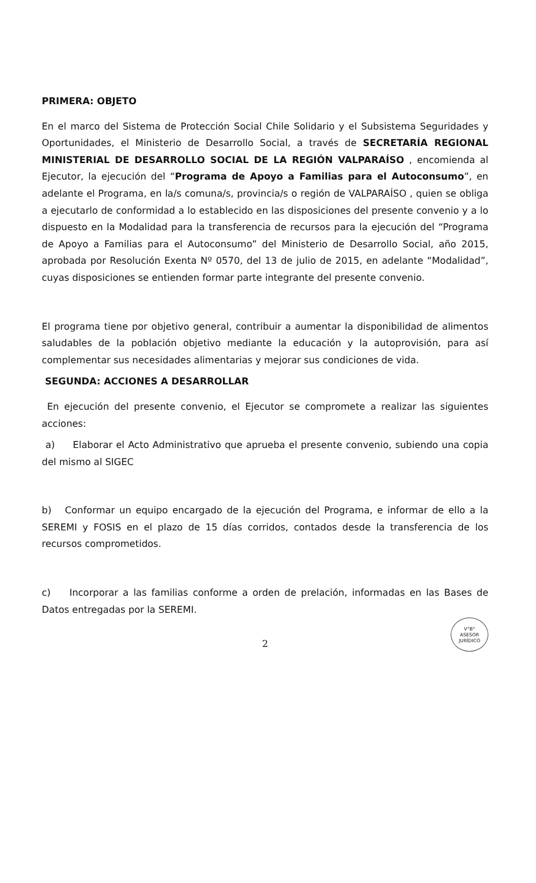PRIMERA: OBJETO
En el marco del Sistema de Protección Social Chile Solidario y el Subsistema Seguridades y Oportunidades, el Ministerio de Desarrollo Social, a través de SECRETARÍA REGIONAL MINISTERIAL DE DESARROLLO SOCIAL DE LA REGIÓN VALPARAÍSO , encomienda al Ejecutor, la ejecución del “Programa de Apoyo a Familias para el Autoconsumo”, en adelante el Programa, en la/s comuna/s, provincia/s o región de VALPARAÍSO , quien se obliga a ejecutarlo de conformidad a lo establecido en las disposiciones del presente convenio y a lo dispuesto en la Modalidad para la transferencia de recursos para la ejecución del “Programa de Apoyo a Familias para el Autoconsumo” del Ministerio de Desarrollo Social, año 2015, aprobada por Resolución Exenta Nº 0570, del 13 de julio de 2015, en adelante “Modalidad”, cuyas disposiciones se entienden formar parte integrante del presente convenio.
El programa tiene por objetivo general, contribuir a aumentar la disponibilidad de alimentos saludables de la población objetivo mediante la educación y la autoprovisión, para así complementar sus necesidades alimentarias y mejorar sus condiciones de vida.
SEGUNDA: ACCIONES A DESARROLLAR
En ejecución del presente convenio, el Ejecutor se compromete a realizar las siguientes acciones:
a) Elaborar el Acto Administrativo que aprueba el presente convenio, subiendo una copia del mismo al SIGEC
b) Conformar un equipo encargado de la ejecución del Programa, e informar de ello a la SEREMI y FOSIS en el plazo de 15 días corridos, contados desde la transferencia de los recursos comprometidos.
c) Incorporar a las familias conforme a orden de prelación, informadas en las Bases de Datos entregadas por la SEREMI.
2
V°B°
ASESOR
JURÍDICO